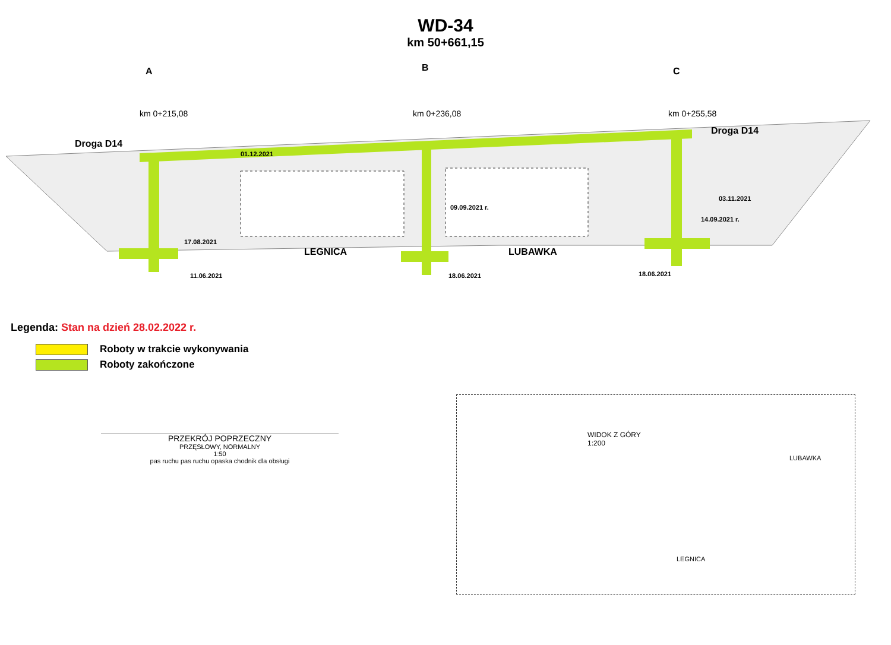WD-34
km 50+661,15
A B C
Droga D14
Droga D14
km 0+215,08 km 0+236,08 km 0+255,58
01.12.2021
09.09.2021 r.
03.11.2021
14.09.2021 r.
17.08.2021
LEGNICA LUBAWKA
11.06.2021 18.06.2021 18.06.2021
Legenda: Stan na dzień 28.02.2022 r.
Roboty w trakcie wykonywania
Roboty zakończone
PRZEKRÓJ POPRZECZNY
PRZĘSŁOWY, NORMALNY
1:50
pas ruchu pas ruchu opaska chodnik dla obsługi
WIDOK Z GÓRY
1:200
LEGNICA
LUBAWKA